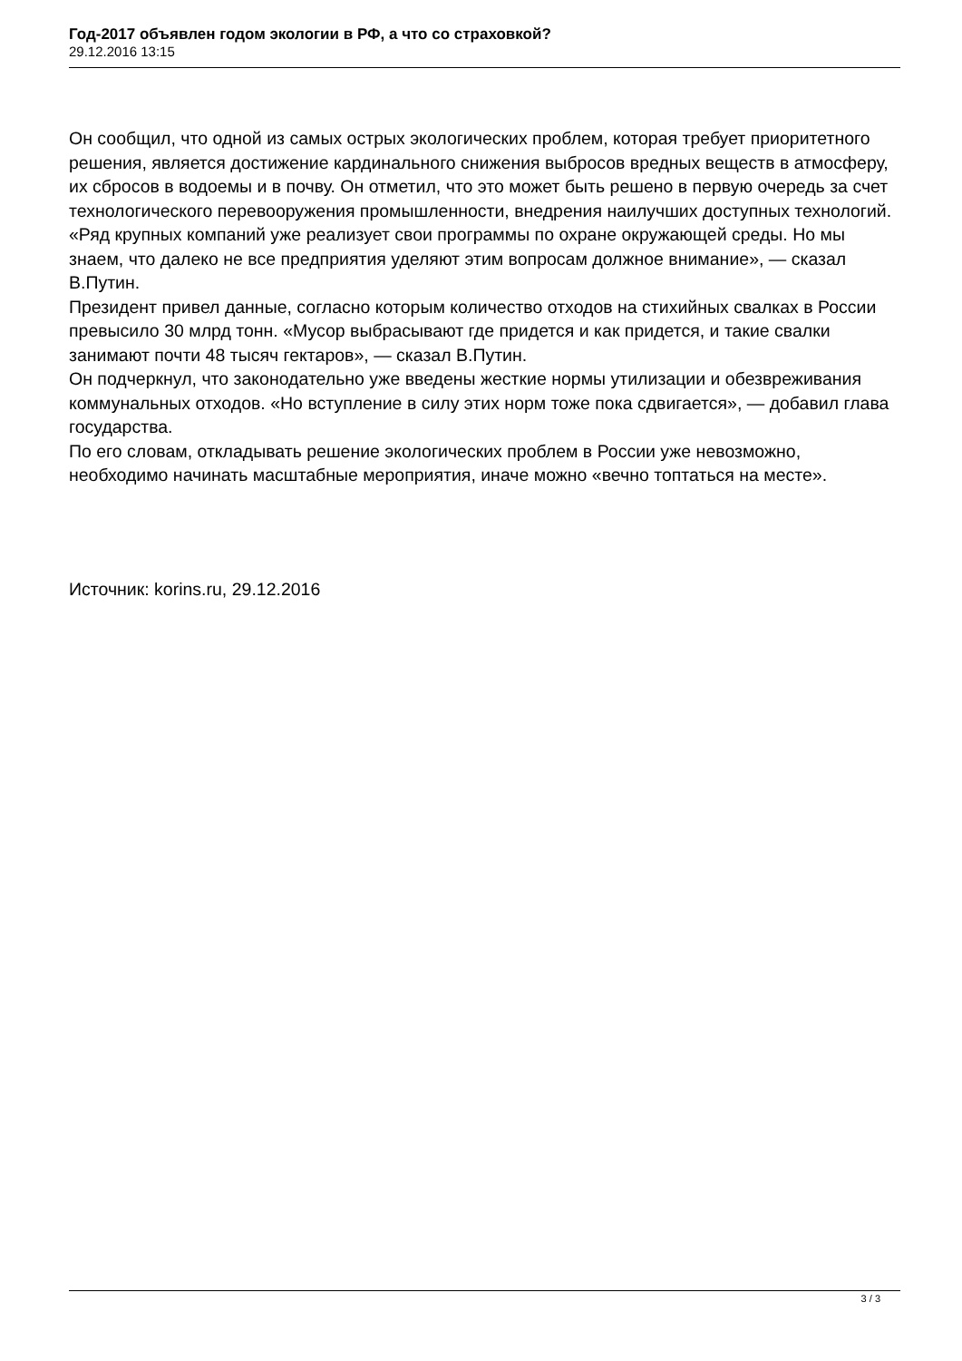Год-2017 объявлен годом экологии в РФ, а что со страховкой?
29.12.2016 13:15
Он сообщил, что одной из самых острых экологических проблем, которая требует приоритетного решения, является достижение кардинального снижения выбросов вредных веществ в атмосферу, их сбросов в водоемы и в почву. Он отметил, что это может быть решено в первую очередь за счет технологического перевооружения промышленности, внедрения наилучших доступных технологий.
«Ряд крупных компаний уже реализует свои программы по охране окружающей среды. Но мы знаем, что далеко не все предприятия уделяют этим вопросам должное внимание», — сказал В.Путин.
Президент привел данные, согласно которым количество отходов на стихийных свалках в России превысило 30 млрд тонн. «Мусор выбрасывают где придется и как придется, и такие свалки занимают почти 48 тысяч гектаров», — сказал В.Путин.
Он подчеркнул, что законодательно уже введены жесткие нормы утилизации и обезвреживания коммунальных отходов. «Но вступление в силу этих норм тоже пока сдвигается», — добавил глава государства.
По его словам, откладывать решение экологических проблем в России уже невозможно, необходимо начинать масштабные мероприятия, иначе можно «вечно топтаться на месте».
Источник: korins.ru, 29.12.2016
3 / 3